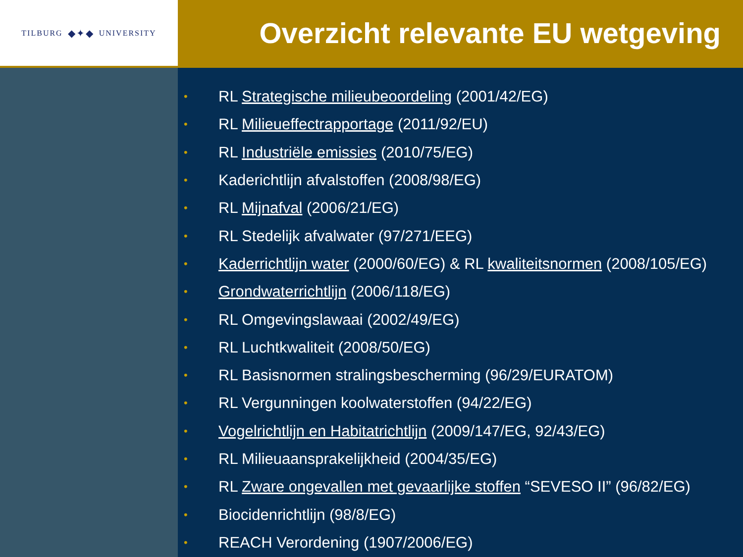TILBURG ◆✦◆ UNIVERSITY
Overzicht relevante EU wetgeving
• RL Strategische milieubeoordeling (2001/42/EG)
• RL Milieueffectrapportage (2011/92/EU)
• RL Industriële emissies (2010/75/EG)
• Kaderichtlijn afvalstoffen (2008/98/EG)
• RL Mijnafval (2006/21/EG)
• RL Stedelijk afvalwater (97/271/EEG)
• Kaderrichtlijn water (2000/60/EG) & RL kwaliteitsnormen (2008/105/EG)
• Grondwaterrichtlijn (2006/118/EG)
• RL Omgevingslawaai (2002/49/EG)
• RL Luchtkwaliteit (2008/50/EG)
• RL Basisnormen stralingsbescherming (96/29/EURATOM)
• RL Vergunningen koolwaterstoffen (94/22/EG)
• Vogelrichtlijn en Habitatrichtlijn (2009/147/EG, 92/43/EG)
• RL Milieuaansprakelijkheid (2004/35/EG)
• RL Zware ongevallen met gevaarlijke stoffen “SEVESO II” (96/82/EG)
• Biocidenrichtlijn (98/8/EG)
• REACH Verordening (1907/2006/EG)